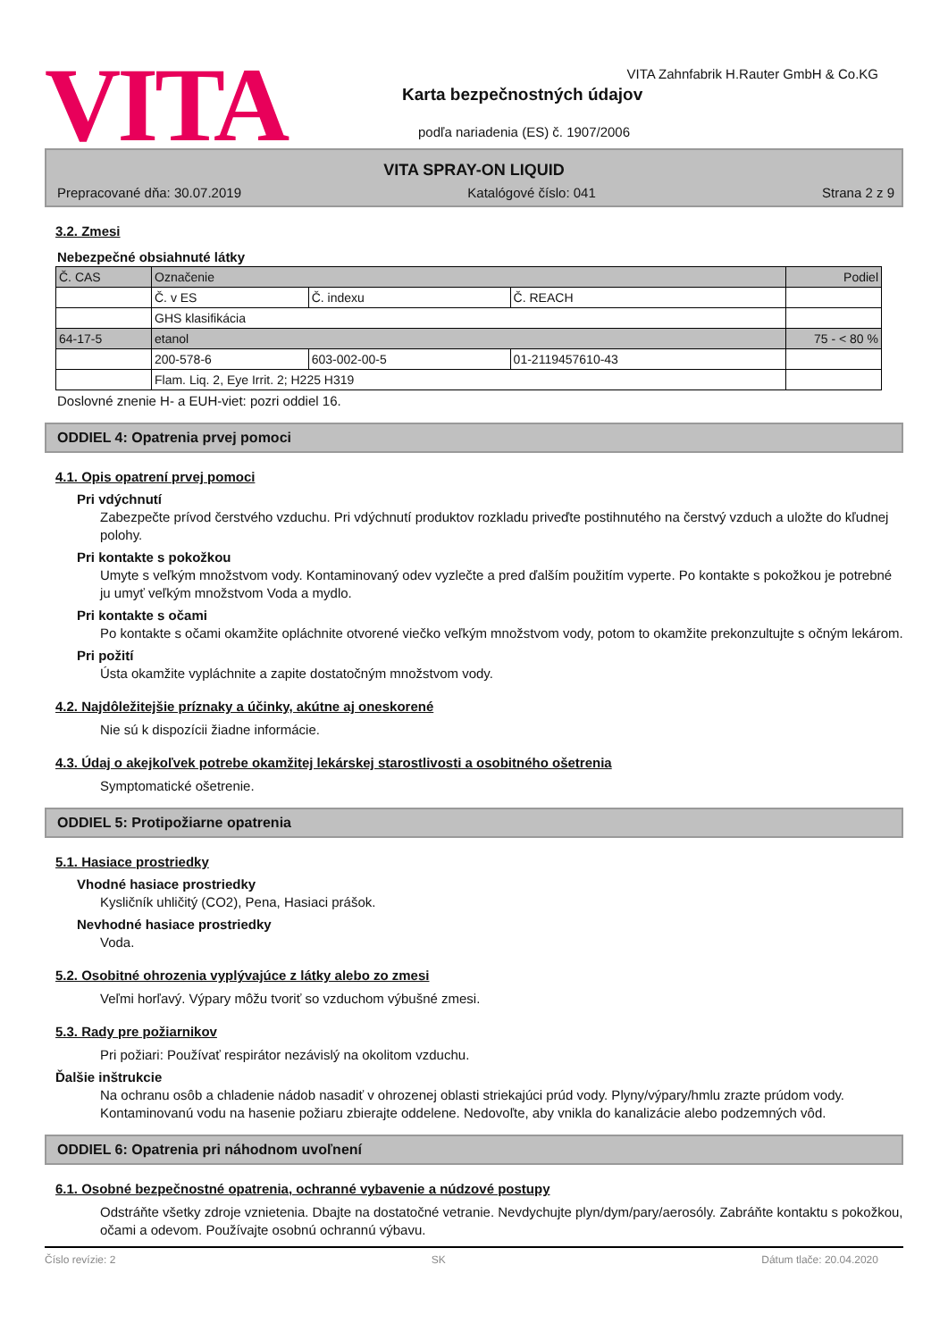VITA
VITA Zahnfabrik H.Rauter GmbH & Co.KG
Karta bezpečnostných údajov
podľa nariadenia (ES) č. 1907/2006
VITA SPRAY-ON LIQUID
Prepracované dňa: 30.07.2019 Katalógové číslo: 041 Strana 2 z 9
3.2. Zmesi
Nebezpečné obsiahnuté látky
| Č. CAS | Označenie | | | Podiel |
| | Č. v ES | Č. indexu | Č. REACH | |
| | GHS klasifikácia | | | |
| 64-17-5 | etanol | | | 75 - < 80 % |
| | 200-578-6 | 603-002-00-5 | 01-2119457610-43 | |
| | Flam. Liq. 2, Eye Irrit. 2; H225 H319 | | | |
Doslovné znenie H- a EUH-viet: pozri oddiel 16.
ODDIEL 4: Opatrenia prvej pomoci
4.1. Opis opatrení prvej pomoci
Pri vdýchnutí
Zabezpečte prívod čerstvého vzduchu. Pri vdýchnutí produktov rozkladu priveďte postihnutého na čerstvý vzduch a uložte do kľudnej polohy.
Pri kontakte s pokožkou
Umyte s veľkým množstvom vody. Kontaminovaný odev vyzlečte a pred ďalším použitím vyperte. Po kontakte s pokožkou je potrebné ju umyť veľkým množstvom Voda a mydlo.
Pri kontakte s očami
Po kontakte s očami okamžite opláchnite otvorené viečko veľkým množstvom vody, potom to okamžite prekonzultujte s očným lekárom.
Pri požití
Ústa okamžite vypláchnite a zapite dostatočným množstvom vody.
4.2. Najdôležitejšie príznaky a účinky, akútne aj oneskorené
Nie sú k dispozícii žiadne informácie.
4.3. Údaj o akejkoľvek potrebe okamžitej lekárskej starostlivosti a osobitného ošetrenia
Symptomatické ošetrenie.
ODDIEL 5: Protipožiarne opatrenia
5.1. Hasiace prostriedky
Vhodné hasiace prostriedky
Kysličník uhličitý (CO2), Pena, Hasiaci prášok.
Nevhodné hasiace prostriedky
Voda.
5.2. Osobitné ohrozenia vyplývajúce z látky alebo zo zmesi
Veľmi horľavý. Výpary môžu tvoriť so vzduchom výbušné zmesi.
5.3. Rady pre požiarnikov
Pri požiari: Používať respirátor nezávislý na okolitom vzduchu.
Ďalšie inštrukcie
Na ochranu osôb a chladenie nádob nasadiť v ohrozenej oblasti striekajúci prúd vody. Plyny/výpary/hmlu zrazte prúdom vody. Kontaminovanú vodu na hasenie požiaru zbierajte oddelene. Nedovoľte, aby vnikla do kanalizácie alebo podzemných vôd.
ODDIEL 6: Opatrenia pri náhodnom uvoľnení
6.1. Osobné bezpečnostné opatrenia, ochranné vybavenie a núdzové postupy
Odstráňte všetky zdroje vznietenia. Dbajte na dostatočné vetranie. Nevdychujte plyn/dym/pary/aerosóly. Zabráňte kontaktu s pokožkou, očami a odevom. Používajte osobnú ochrannú výbavu.
Číslo revízie: 2 SK Dátum tlače: 20.04.2020